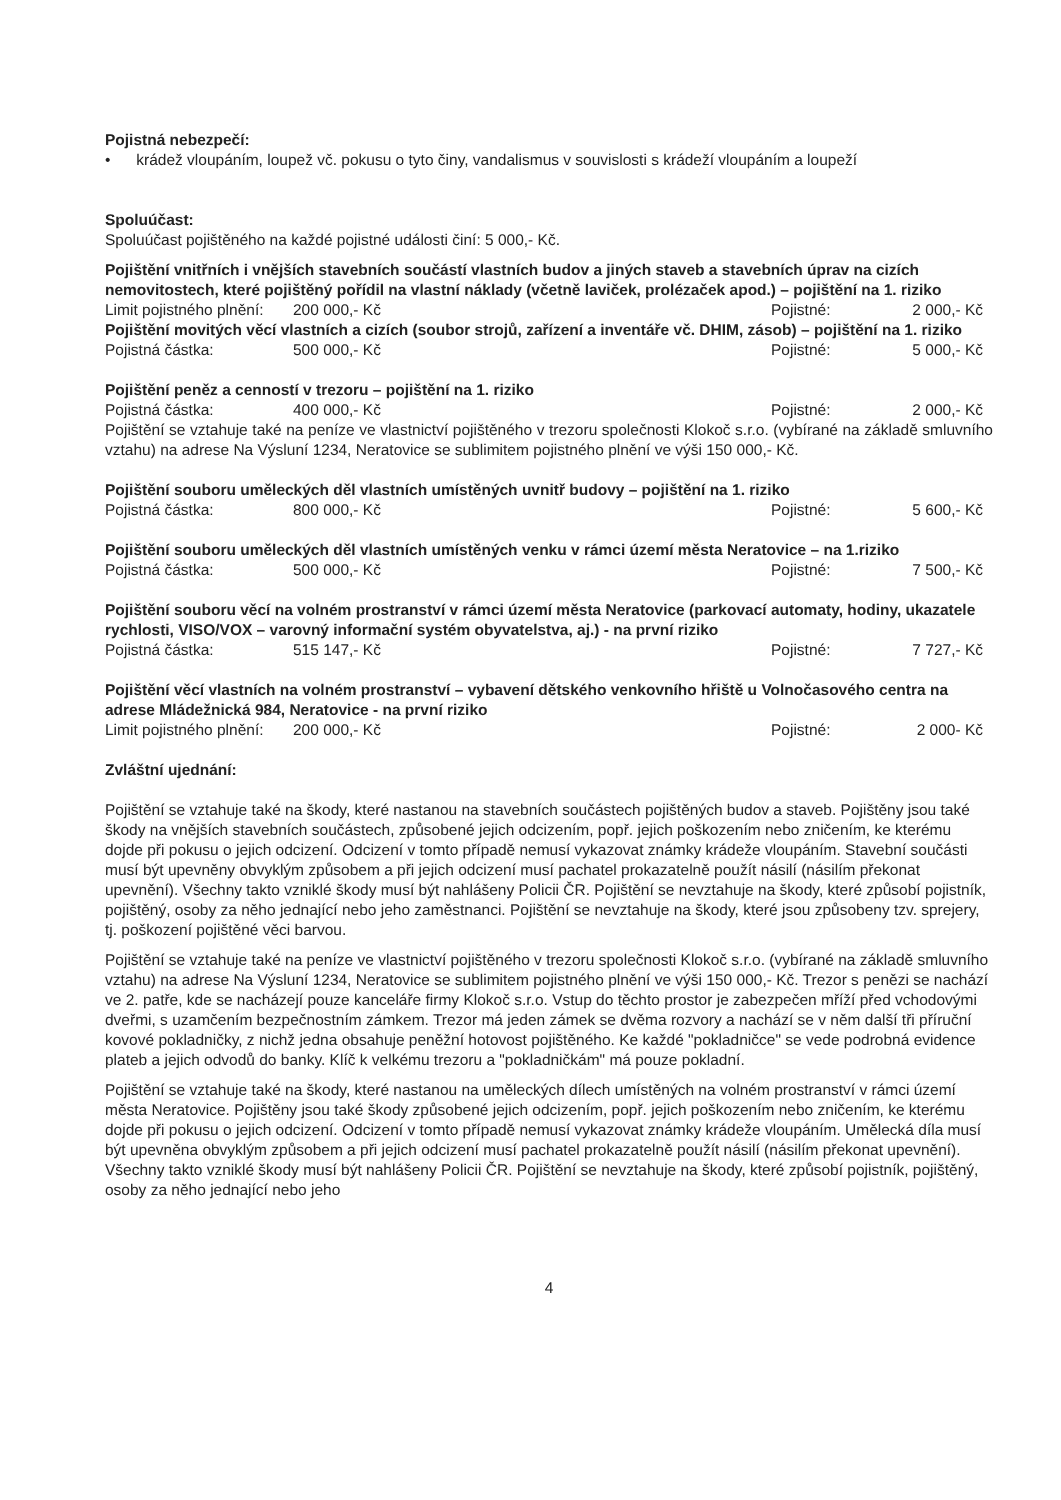Pojistná nebezpečí:
• krádež vloupáním, loupež vč. pokusu o tyto činy, vandalismus v souvislosti s krádeží vloupáním a loupeží
Spoluúčast:
Spoluúčast pojištěného na každé pojistné události činí: 5 000,- Kč.
Pojištění vnitřních i vnějších stavebních součástí vlastních budov a jiných staveb a stavebních úprav na cizích nemovitostech, které pojištěný pořídil na vlastní náklady (včetně laviček, prolézaček apod.) – pojištění na 1. riziko
Limit pojistného plnění: 200 000,- Kč Pojistné: 2 000,- Kč
Pojištění movitých věcí vlastních a cizích (soubor strojů, zařízení a inventáře vč. DHIM, zásob) – pojištění na 1. riziko
Pojistná částka: 500 000,- Kč Pojistné: 5 000,- Kč
Pojištění peněz a cenností v trezoru – pojištění na 1. riziko
Pojistná částka: 400 000,- Kč Pojistné: 2 000,- Kč
Pojištění se vztahuje také na peníze ve vlastnictví pojištěného v trezoru společnosti Klokoč s.r.o. (vybírané na základě smluvního vztahu) na adrese Na Výsluní 1234, Neratovice se sublimitem pojistného plnění ve výši 150 000,- Kč.
Pojištění souboru uměleckých děl vlastních umístěných uvnitř budovy – pojištění na 1. riziko
Pojistná částka: 800 000,- Kč Pojistné: 5 600,- Kč
Pojištění souboru uměleckých děl vlastních umístěných venku v rámci území města Neratovice – na 1.riziko
Pojistná částka: 500 000,- Kč Pojistné: 7 500,- Kč
Pojištění souboru věcí na volném prostranství v rámci území města Neratovice (parkovací automaty, hodiny, ukazatele rychlosti, VISO/VOX – varovný informační systém obyvatelstva, aj.) - na první riziko
Pojistná částka: 515 147,- Kč Pojistné: 7 727,- Kč
Pojištění věcí vlastních na volném prostranství – vybavení dětského venkovního hřiště u Volnočasového centra na adrese Mládežnická 984, Neratovice - na první riziko
Limit pojistného plnění: 200 000,- Kč Pojistné: 2 000- Kč
Zvláštní ujednání:
Pojištění se vztahuje také na škody, které nastanou na stavebních součástech pojištěných budov a staveb. Pojištěny jsou také škody na vnějších stavebních součástech, způsobené jejich odcizením, popř. jejich poškozením nebo zničením, ke kterému dojde při pokusu o jejich odcizení. Odcizení v tomto případě nemusí vykazovat známky krádeže vloupáním. Stavební součásti musí být upevněny obvyklým způsobem a při jejich odcizení musí pachatel prokazatelně použít násilí (násilím překonat upevnění). Všechny takto vzniklé škody musí být nahlášeny Policii ČR. Pojištění se nevztahuje na škody, které způsobí pojistník, pojištěný, osoby za něho jednající nebo jeho zaměstnanci. Pojištění se nevztahuje na škody, které jsou způsobeny tzv. sprejery, tj. poškození pojištěné věci barvou.
Pojištění se vztahuje také na peníze ve vlastnictví pojištěného v trezoru společnosti Klokoč s.r.o. (vybírané na základě smluvního vztahu) na adrese Na Výsluní 1234, Neratovice se sublimitem pojistného plnění ve výši 150 000,- Kč. Trezor s penězi se nachází ve 2. patře, kde se nacházejí pouze kanceláře firmy Klokoč s.r.o. Vstup do těchto prostor je zabezpečen mříží před vchodovými dveřmi, s uzamčením bezpečnostním zámkem. Trezor má jeden zámek se dvěma rozvory a nachází se v něm další tři příruční kovové pokladničky, z nichž jedna obsahuje peněžní hotovost pojištěného. Ke každé "pokladničce" se vede podrobná evidence plateb a jejich odvodů do banky. Klíč k velkému trezoru a "pokladničkám" má pouze pokladní.
Pojištění se vztahuje také na škody, které nastanou na uměleckých dílech umístěných na volném prostranství v rámci území města Neratovice. Pojištěny jsou také škody způsobené jejich odcizením, popř. jejich poškozením nebo zničením, ke kterému dojde při pokusu o jejich odcizení. Odcizení v tomto případě nemusí vykazovat známky krádeže vloupáním. Umělecká díla musí být upevněna obvyklým způsobem a při jejich odcizení musí pachatel prokazatelně použít násilí (násilím překonat upevnění). Všechny takto vzniklé škody musí být nahlášeny Policii ČR. Pojištění se nevztahuje na škody, které způsobí pojistník, pojištěný, osoby za něho jednající nebo jeho
4